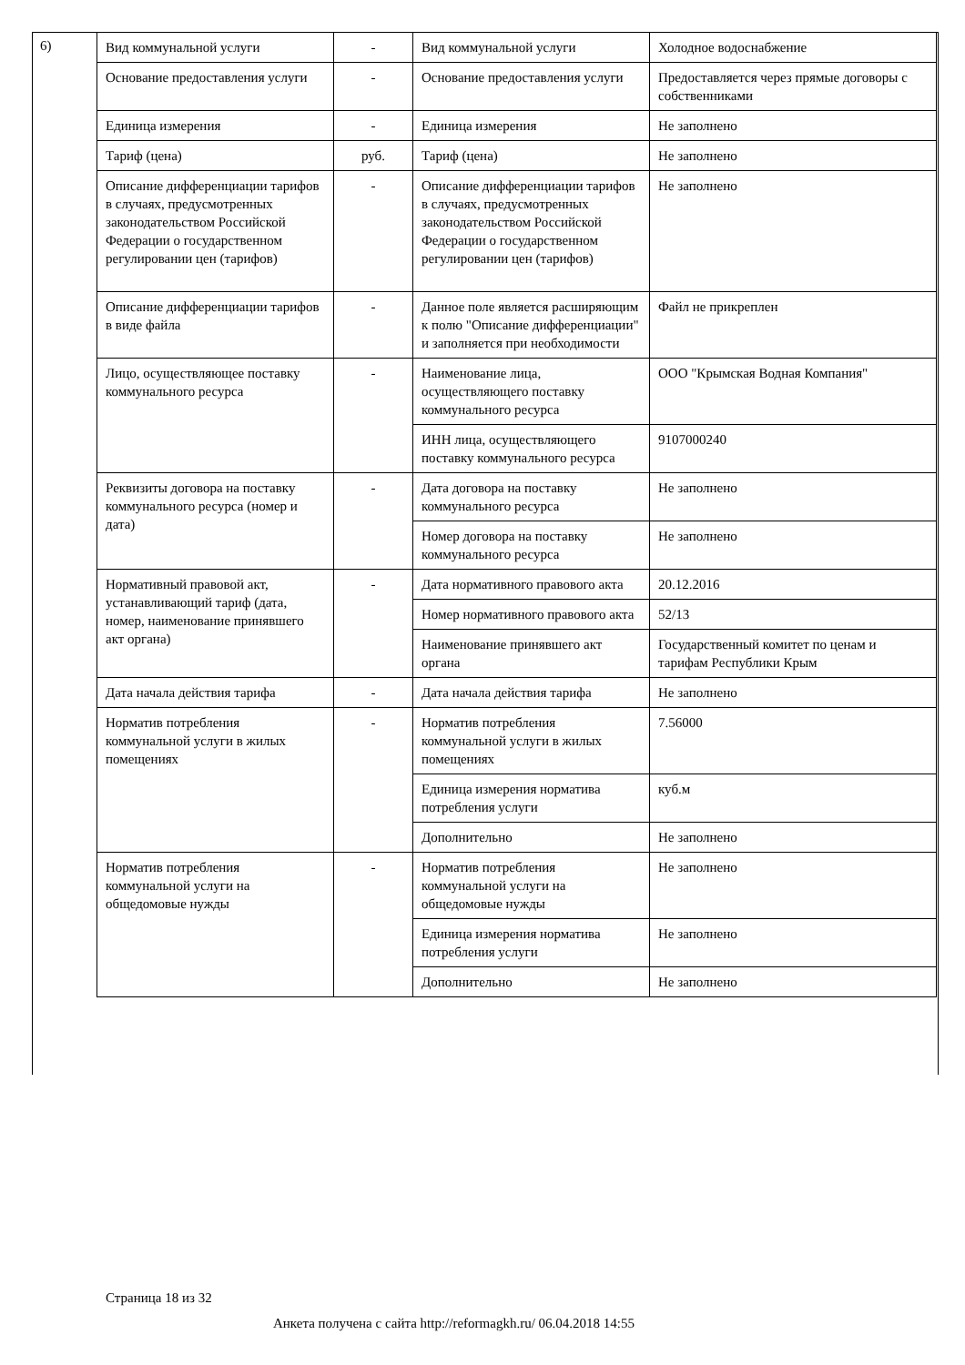6)
| Вид коммунальной услуги | - | Вид коммунальной услуги | Холодное водоснабжение |
| Основание предоставления услуги | - | Основание предоставления услуги | Предоставляется через прямые договоры с собственниками |
| Единица измерения | - | Единица измерения | Не заполнено |
| Тариф (цена) | руб. | Тариф (цена) | Не заполнено |
| Описание дифференциации тарифов в случаях, предусмотренных законодательством Российской Федерации о государственном регулировании цен (тарифов) | - | Описание дифференциации тарифов в случаях, предусмотренных законодательством Российской Федерации о государственном регулировании цен (тарифов) | Не заполнено |
| Описание дифференциации тарифов в виде файла | - | Данное поле является расширяющим к полю "Описание дифференциации" и заполняется при необходимости | Файл не прикреплен |
| Лицо, осуществляющее поставку коммунального ресурса | - | Наименование лица, осуществляющего поставку коммунального ресурса | ООО "Крымская Водная Компания" |
| | | ИНН лица, осуществляющего поставку коммунального ресурса | 9107000240 |
| Реквизиты договора на поставку коммунального ресурса (номер и дата) | - | Дата договора на поставку коммунального ресурса | Не заполнено |
| | | Номер договора на поставку коммунального ресурса | Не заполнено |
| Нормативный правовой акт, устанавливающий тариф (дата, номер, наименование принявшего акт органа) | - | Дата нормативного правового акта | 20.12.2016 |
| | | Номер нормативного правового акта | 52/13 |
| | | Наименование принявшего акт органа | Государственный комитет по ценам и тарифам Республики Крым |
| Дата начала действия тарифа | - | Дата начала действия тарифа | Не заполнено |
| Норматив потребления коммунальной услуги в жилых помещениях | - | Норматив потребления коммунальной услуги в жилых помещениях | 7.56000 |
| | | Единица измерения норматива потребления услуги | куб.м |
| | | Дополнительно | Не заполнено |
| Норматив потребления коммунальной услуги на общедомовые нужды | - | Норматив потребления коммунальной услуги на общедомовые нужды | Не заполнено |
| | | Единица измерения норматива потребления услуги | Не заполнено |
| | | Дополнительно | Не заполнено |
Страница 18 из 32
Анкета получена с сайта http://reformagkh.ru/ 06.04.2018 14:55